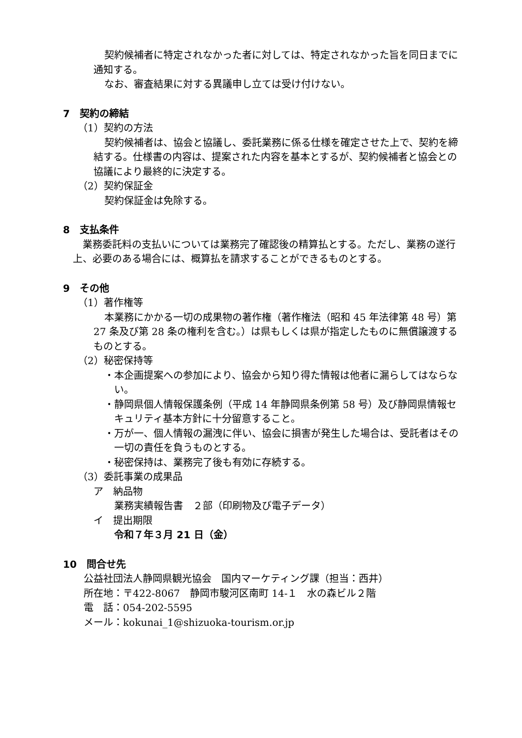契約候補者に特定されなかった者に対しては、特定されなかった旨を同日までに通知する。
なお、審査結果に対する異議申し立ては受け付けない。
7　契約の締結
（1）契約の方法
契約候補者は、協会と協議し、委託業務に係る仕様を確定させた上で、契約を締結する。仕様書の内容は、提案された内容を基本とするが、契約候補者と協会との協議により最終的に決定する。
（2）契約保証金
契約保証金は免除する。
8　支払条件
業務委託料の支払いについては業務完了確認後の精算払とする。ただし、業務の遂行上、必要のある場合には、概算払を請求することができるものとする。
9　その他
（1）著作権等
本業務にかかる一切の成果物の著作権（著作権法（昭和 45 年法律第 48 号）第 27 条及び第 28 条の権利を含む。）は県もしくは県が指定したものに無償譲渡するものとする。
（2）秘密保持等
・本企画提案への参加により、協会から知り得た情報は他者に漏らしてはならない。
・静岡県個人情報保護条例（平成 14 年静岡県条例第 58 号）及び静岡県情報セキュリティ基本方針に十分留意すること。
・万が一、個人情報の漏洩に伴い、協会に損害が発生した場合は、受託者はその一切の責任を負うものとする。
・秘密保持は、業務完了後も有効に存続する。
（3）委託事業の成果品
ア　納品物
業務実績報告書　２部（印刷物及び電子データ）
イ　提出期限
令和７年３月 21 日（金）
10　問合せ先
公益社団法人静岡県観光協会　国内マーケティング課（担当：西井）
所在地：〒422-8067　静岡市駿河区南町 14-１　水の森ビル２階
電　話：054-202-5595
メール：kokunai_1@shizuoka-tourism.or.jp